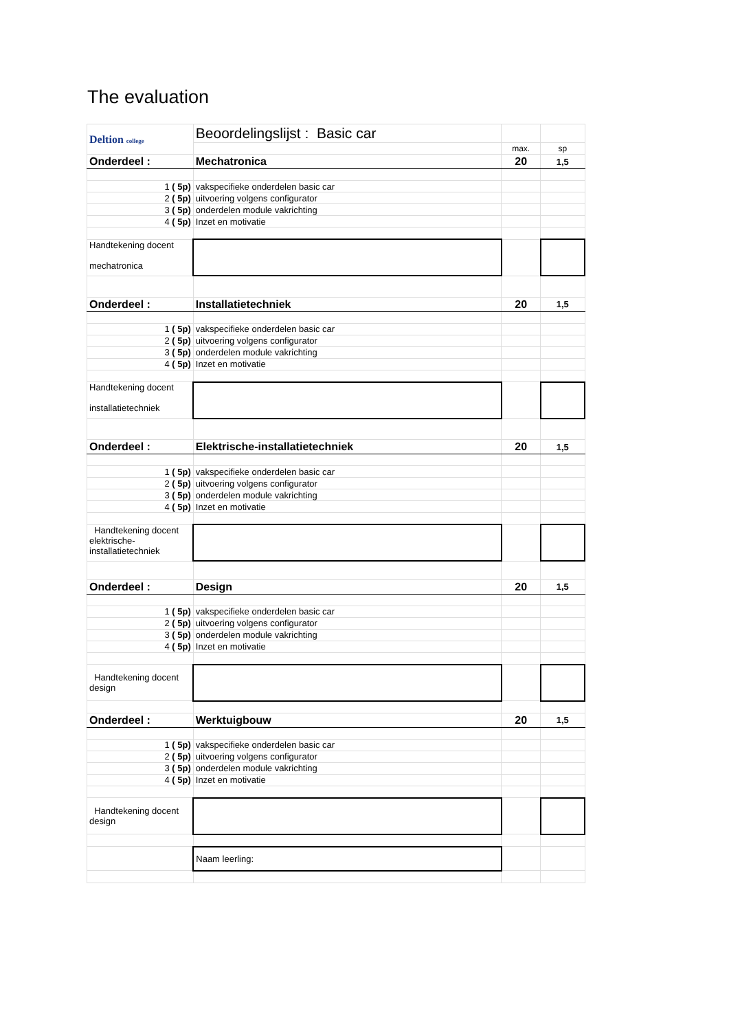The evaluation
| Deltion college | Beoordelingslijst : Basic car | | |
| | | max. | sp |
| Onderdeel : | Mechatronica | 20 | 1,5 |
| 1 ( 5p) | vakspecifieke onderdelen basic car | | |
| 2 ( 5p) | uitvoering volgens configurator | | |
| 3 ( 5p) | onderdelen module vakrichting | | |
| 4 ( 5p) | Inzet en motivatie | | |
| Handtekening docent mechatronica | | | |
| Onderdeel : | Installatietechniek | 20 | 1,5 |
| 1 ( 5p) | vakspecifieke onderdelen basic car | | |
| 2 ( 5p) | uitvoering volgens configurator | | |
| 3 ( 5p) | onderdelen module vakrichting | | |
| 4 ( 5p) | Inzet en motivatie | | |
| Handtekening docent installatietechniek | | | |
| Onderdeel : | Elektrische-installatietechniek | 20 | 1,5 |
| 1 ( 5p) | vakspecifieke onderdelen basic car | | |
| 2 ( 5p) | uitvoering volgens configurator | | |
| 3 ( 5p) | onderdelen module vakrichting | | |
| 4 ( 5p) | Inzet en motivatie | | |
| Handtekening docent elektrische- installatietechniek | | | |
| Onderdeel : | Design | 20 | 1,5 |
| 1 ( 5p) | vakspecifieke onderdelen basic car | | |
| 2 ( 5p) | uitvoering volgens configurator | | |
| 3 ( 5p) | onderdelen module vakrichting | | |
| 4 ( 5p) | Inzet en motivatie | | |
| Handtekening docent design | | | |
| Onderdeel : | Werktuigbouw | 20 | 1,5 |
| 1 ( 5p) | vakspecifieke onderdelen basic car | | |
| 2 ( 5p) | uitvoering volgens configurator | | |
| 3 ( 5p) | onderdelen module vakrichting | | |
| 4 ( 5p) | Inzet en motivatie | | |
| Handtekening docent design | | | |
| | Naam leerling: | | |